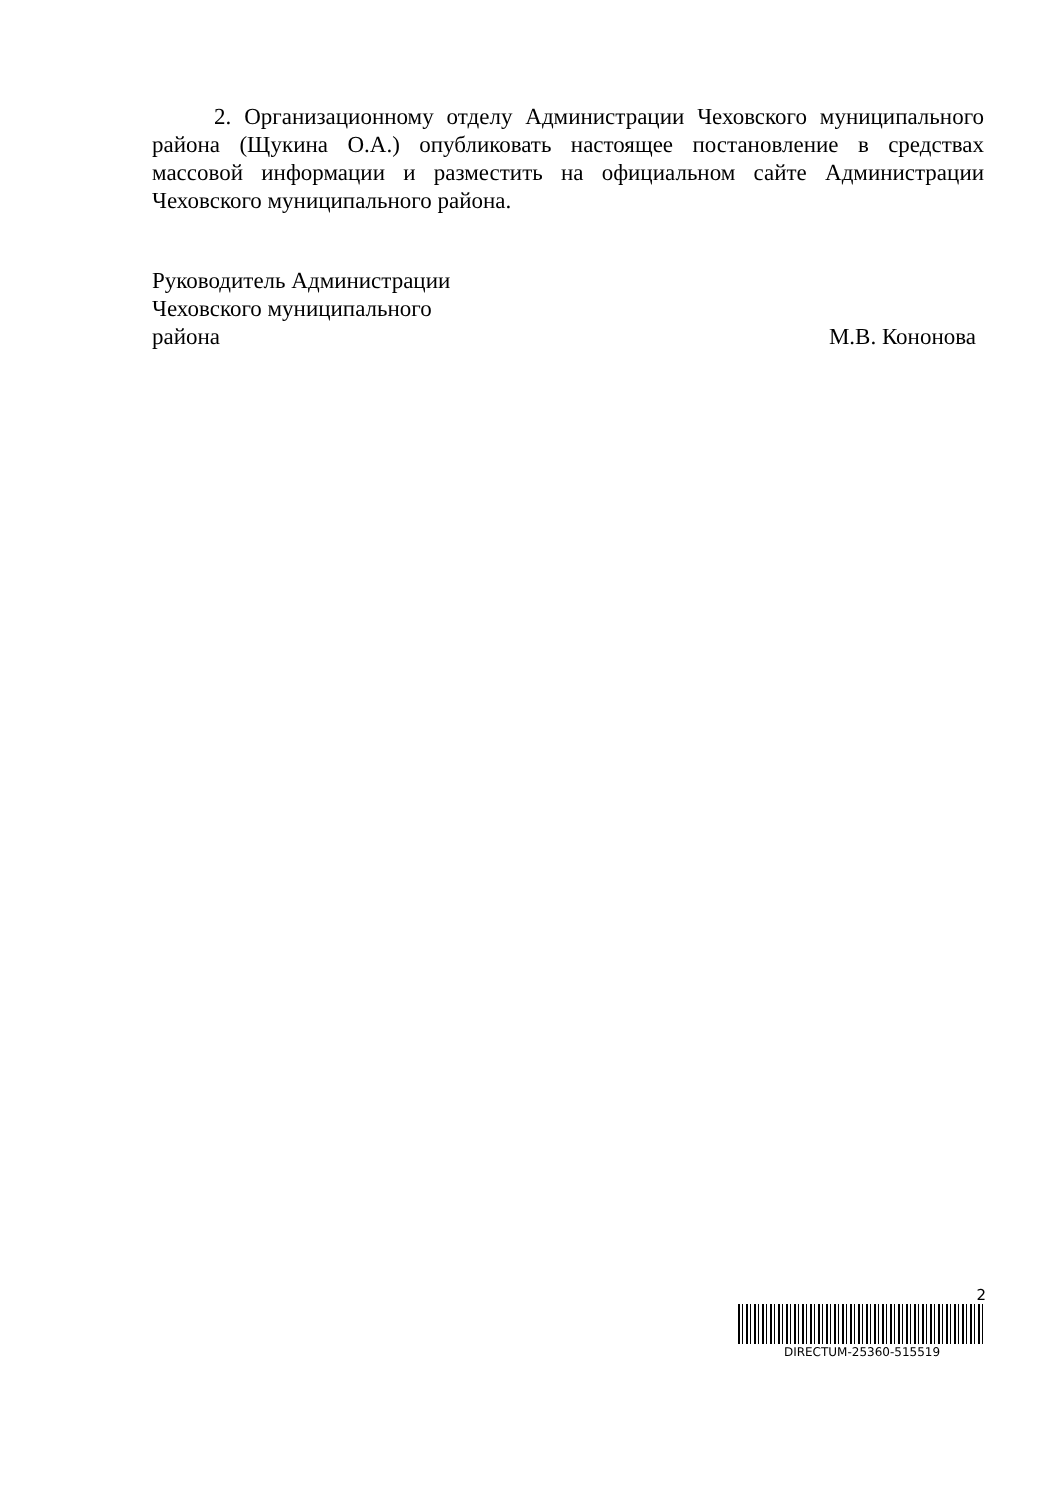2. Организационному отделу Администрации Чеховского муниципального района (Щукина О.А.) опубликовать настоящее постановление в средствах массовой информации и разместить на официальном сайте Администрации Чеховского муниципального района.
Руководитель Администрации
Чеховского муниципального
района
М.В. Кононова
2
DIRECTUM-25360-515519